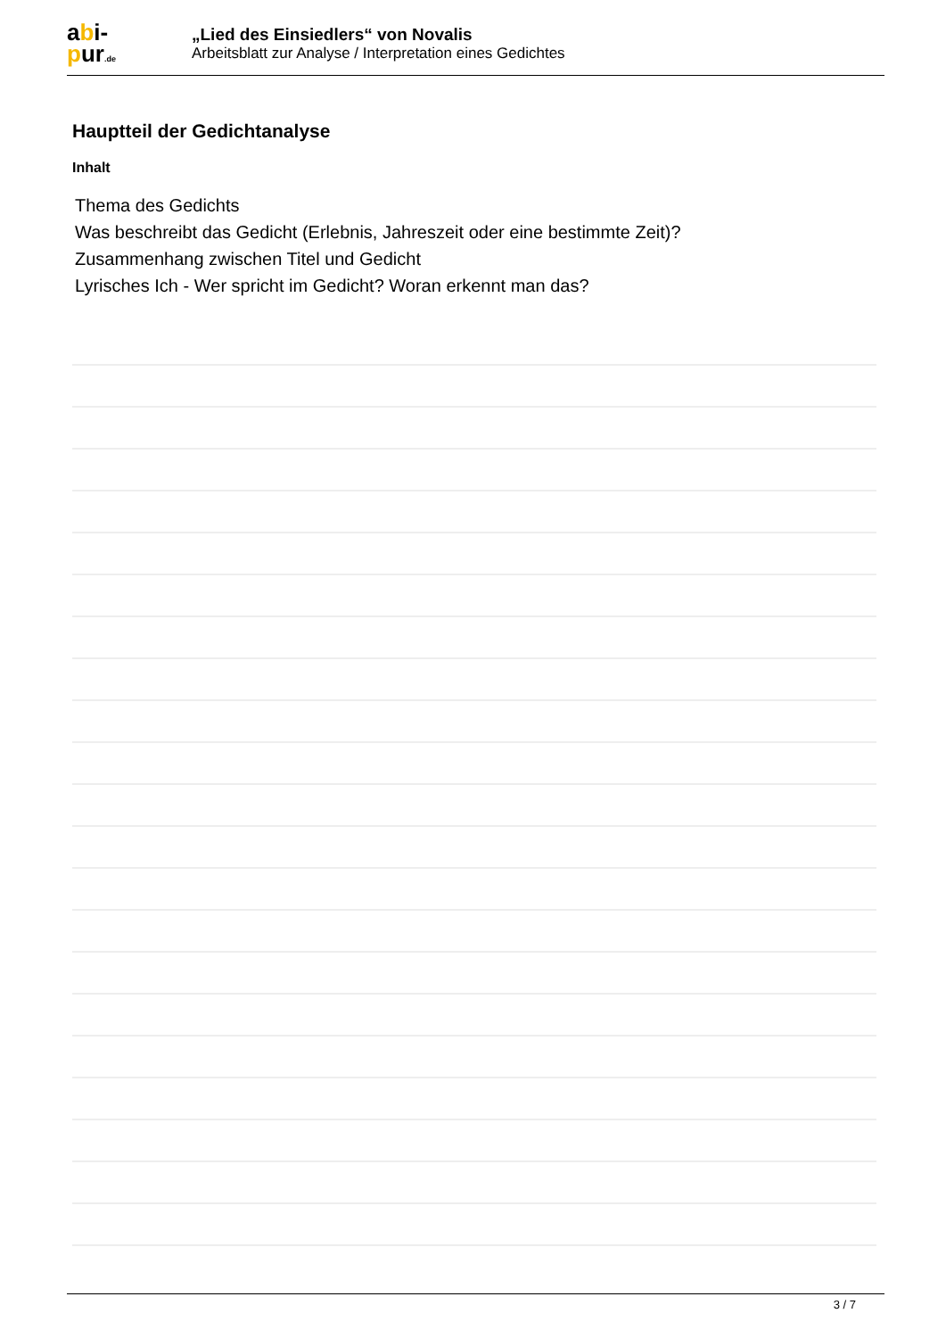abi-
pur.de
„Lied des Einsiedlers“ von Novalis
Arbeitsblatt zur Analyse / Interpretation eines Gedichtes
Hauptteil der Gedichtanalyse
Inhalt
Thema des Gedichts
Was beschreibt das Gedicht (Erlebnis, Jahreszeit oder eine bestimmte Zeit)?
Zusammenhang zwischen Titel und Gedicht
Lyrisches Ich - Wer spricht im Gedicht? Woran erkennt man das?
3 / 7